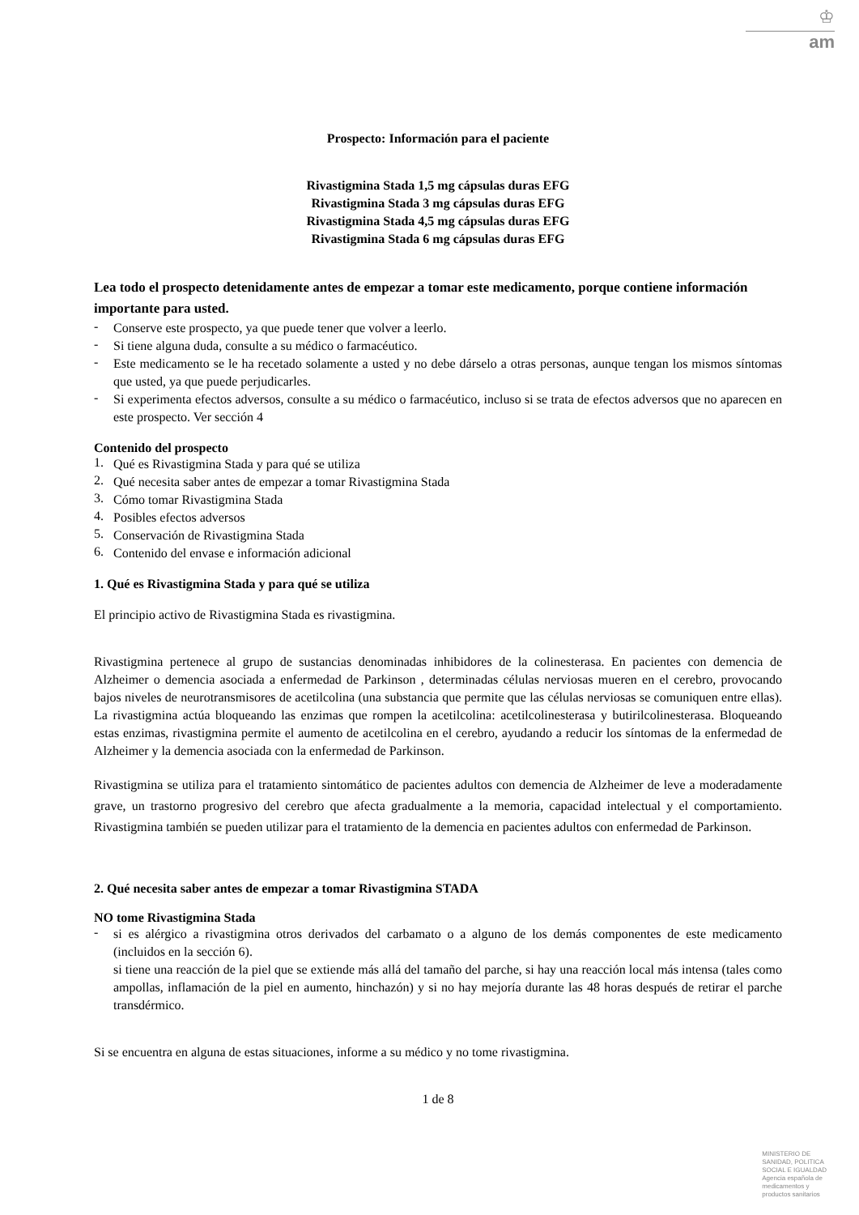♔
am
Prospecto: Información para el paciente
Rivastigmina Stada 1,5 mg cápsulas duras EFG
Rivastigmina Stada 3 mg cápsulas duras EFG
Rivastigmina Stada 4,5 mg cápsulas duras EFG
Rivastigmina Stada 6 mg cápsulas duras EFG
Lea todo el prospecto detenidamente antes de empezar a tomar este medicamento, porque contiene información importante para usted.
-
Conserve este prospecto, ya que puede tener que volver a leerlo.
-
Si tiene alguna duda, consulte a su médico o farmacéutico.
-
Este medicamento se le ha recetado solamente a usted y no debe dárselo a otras personas, aunque tengan los mismos síntomas que usted, ya que puede perjudicarles.
-
Si experimenta efectos adversos, consulte a su médico o farmacéutico, incluso si se trata de efectos adversos que no aparecen en este prospecto. Ver sección 4
Contenido del prospecto
1.
Qué es Rivastigmina Stada y para qué se utiliza
2.
Qué necesita saber antes de empezar a tomar Rivastigmina Stada
3.
Cómo tomar Rivastigmina Stada
4.
Posibles efectos adversos
5.
Conservación de Rivastigmina Stada
6.
Contenido del envase e información adicional
1. Qué es Rivastigmina Stada y para qué se utiliza
El principio activo de Rivastigmina Stada es rivastigmina.
Rivastigmina pertenece al grupo de sustancias denominadas inhibidores de la colinesterasa. En pacientes con demencia de Alzheimer o demencia asociada a enfermedad de Parkinson , determinadas células nerviosas mueren en el cerebro, provocando bajos niveles de neurotransmisores de acetilcolina (una substancia que permite que las células nerviosas se comuniquen entre ellas). La rivastigmina actúa bloqueando las enzimas que rompen la acetilcolina: acetilcolinesterasa y butirilcolinesterasa. Bloqueando estas enzimas, rivastigmina permite el aumento de acetilcolina en el cerebro, ayudando a reducir los síntomas de la enfermedad de Alzheimer y la demencia asociada con la enfermedad de Parkinson.
Rivastigmina se utiliza para el tratamiento sintomático de pacientes adultos con demencia de Alzheimer de leve a moderadamente grave, un trastorno progresivo del cerebro que afecta gradualmente a la memoria, capacidad intelectual y el comportamiento. Rivastigmina también se pueden utilizar para el tratamiento de la demencia en pacientes adultos con enfermedad de Parkinson.
2. Qué necesita saber antes de empezar a tomar Rivastigmina STADA
NO tome Rivastigmina Stada
-
si es alérgico a rivastigmina otros derivados del carbamato o a alguno de los demás componentes de este medicamento (incluidos en la sección 6).
si tiene una reacción de la piel que se extiende más allá del tamaño del parche, si hay una reacción local más intensa (tales como ampollas, inflamación de la piel en aumento, hinchazón) y si no hay mejoría durante las 48 horas después de retirar el parche transdérmico.
Si se encuentra en alguna de estas situaciones, informe a su médico y no tome rivastigmina.
1 de 8
MINISTERIO DE
SANIDAD, POLITICA
SOCIAL E IGUALDAD
Agencia española de
medicamentos y
productos sanitarios